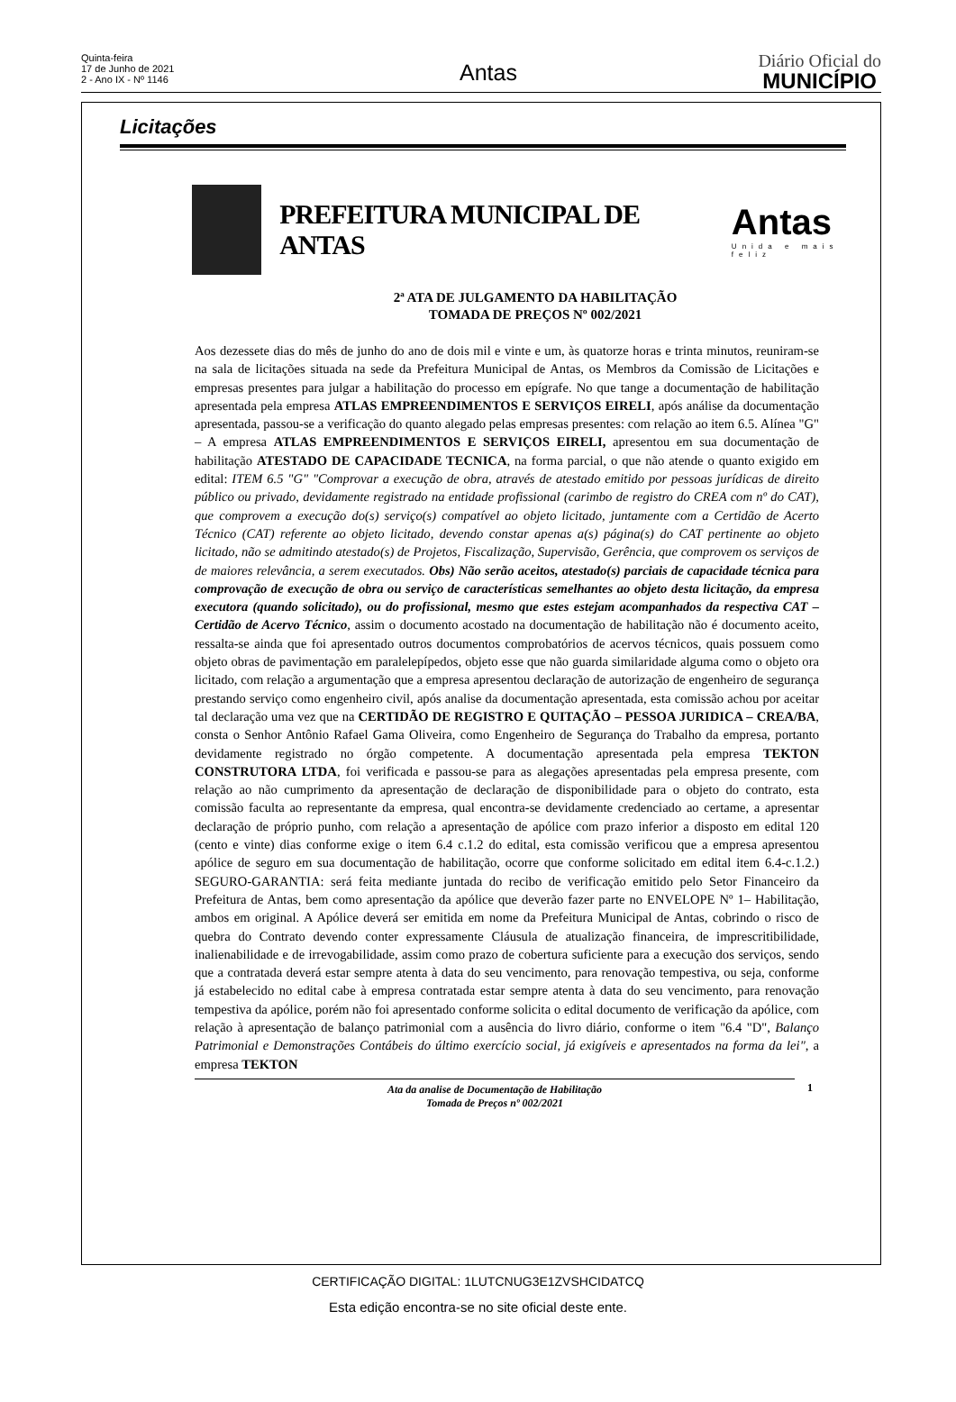Quinta-feira
17 de Junho de 2021
2 - Ano IX - Nº 1146
Antas
Diário Oficial do
MUNICÍPIO
Licitações
PREFEITURA MUNICIPAL DE ANTAS
Antas
Unida e mais feliz
2ª ATA DE JULGAMENTO DA HABILITAÇÃO
TOMADA DE PREÇOS Nº 002/2021
Aos dezessete dias do mês de junho do ano de dois mil e vinte e um, às quatorze horas e trinta minutos, reuniram-se na sala de licitações situada na sede da Prefeitura Municipal de Antas, os Membros da Comissão de Licitações e empresas presentes para julgar a habilitação do processo em epígrafe. No que tange a documentação de habilitação apresentada pela empresa ATLAS EMPREENDIMENTOS E SERVIÇOS EIRELI, após análise da documentação apresentada, passou-se a verificação do quanto alegado pelas empresas presentes: com relação ao item 6.5. Alínea "G" – A empresa ATLAS EMPREENDIMENTOS E SERVIÇOS EIRELI, apresentou em sua documentação de habilitação ATESTADO DE CAPACIDADE TECNICA, na forma parcial, o que não atende o quanto exigido em edital: ITEM 6.5 "G" "Comprovar a execução de obra, através de atestado emitido por pessoas jurídicas de direito público ou privado, devidamente registrado na entidade profissional (carimbo de registro do CREA com nº do CAT), que comprovem a execução do(s) serviço(s) compatível ao objeto licitado, juntamente com a Certidão de Acerto Técnico (CAT) referente ao objeto licitado, devendo constar apenas a(s) página(s) do CAT pertinente ao objeto licitado, não se admitindo atestado(s) de Projetos, Fiscalização, Supervisão, Gerência, que comprovem os serviços de de maiores relevância, a serem executados. Obs) Não serão aceitos, atestado(s) parciais de capacidade técnica para comprovação de execução de obra ou serviço de características semelhantes ao objeto desta licitação, da empresa executora (quando solicitado), ou do profissional, mesmo que estes estejam acompanhados da respectiva CAT – Certidão de Acervo Técnico, assim o documento acostado na documentação de habilitação não é documento aceito, ressalta-se ainda que foi apresentado outros documentos comprobatórios de acervos técnicos, quais possuem como objeto obras de pavimentação em paralelepípedos, objeto esse que não guarda similaridade alguma como o objeto ora licitado, com relação a argumentação que a empresa apresentou declaração de autorização de engenheiro de segurança prestando serviço como engenheiro civil, após analise da documentação apresentada, esta comissão achou por aceitar tal declaração uma vez que na CERTIDÃO DE REGISTRO E QUITAÇÃO – PESSOA JURIDICA – CREA/BA, consta o Senhor Antônio Rafael Gama Oliveira, como Engenheiro de Segurança do Trabalho da empresa, portanto devidamente registrado no órgão competente. A documentação apresentada pela empresa TEKTON CONSTRUTORA LTDA, foi verificada e passou-se para as alegações apresentadas pela empresa presente, com relação ao não cumprimento da apresentação de declaração de disponibilidade para o objeto do contrato, esta comissão faculta ao representante da empresa, qual encontra-se devidamente credenciado ao certame, a apresentar declaração de próprio punho, com relação a apresentação de apólice com prazo inferior a disposto em edital 120 (cento e vinte) dias conforme exige o item 6.4 c.1.2 do edital, esta comissão verificou que a empresa apresentou apólice de seguro em sua documentação de habilitação, ocorre que conforme solicitado em edital item 6.4-c.1.2.) SEGURO-GARANTIA: será feita mediante juntada do recibo de verificação emitido pelo Setor Financeiro da Prefeitura de Antas, bem como apresentação da apólice que deverão fazer parte no ENVELOPE Nº 1– Habilitação, ambos em original. A Apólice deverá ser emitida em nome da Prefeitura Municipal de Antas, cobrindo o risco de quebra do Contrato devendo conter expressamente Cláusula de atualização financeira, de imprescritibilidade, inalienabilidade e de irrevogabilidade, assim como prazo de cobertura suficiente para a execução dos serviços, sendo que a contratada deverá estar sempre atenta à data do seu vencimento, para renovação tempestiva, ou seja, conforme já estabelecido no edital cabe à empresa contratada estar sempre atenta à data do seu vencimento, para renovação tempestiva da apólice, porém não foi apresentado conforme solicita o edital documento de verificação da apólice, com relação à apresentação de balanço patrimonial com a ausência do livro diário, conforme o item "6.4 "D", Balanço Patrimonial e Demonstrações Contábeis do último exercício social, já exigíveis e apresentados na forma da lei", a empresa TEKTON
Ata da analise de Documentação de Habilitação
Tomada de Preços nº 002/2021
1
CERTIFICAÇÃO DIGITAL: 1LUTCNUG3E1ZVSHCIDATCQ
Esta edição encontra-se no site oficial deste ente.